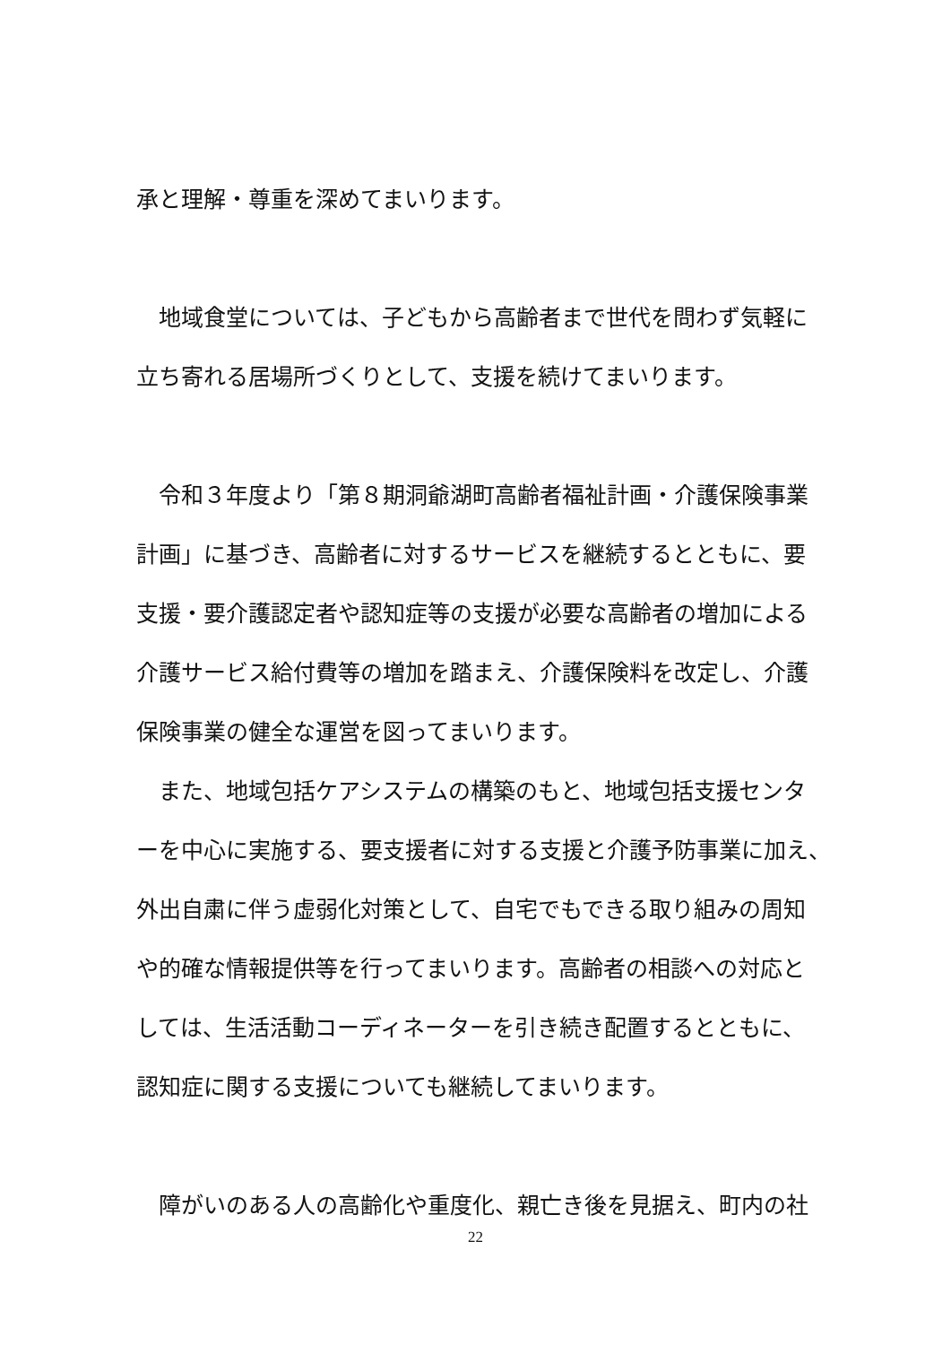承と理解・尊重を深めてまいります。
　地域食堂については、子どもから高齢者まで世代を問わず気軽に
立ち寄れる居場所づくりとして、支援を続けてまいります。
　令和３年度より「第８期洞爺湖町高齢者福祉計画・介護保険事業
計画」に基づき、高齢者に対するサービスを継続するとともに、要
支援・要介護認定者や認知症等の支援が必要な高齢者の増加による
介護サービス給付費等の増加を踏まえ、介護保険料を改定し、介護
保険事業の健全な運営を図ってまいります。
　また、地域包括ケアシステムの構築のもと、地域包括支援センタ
ーを中心に実施する、要支援者に対する支援と介護予防事業に加え、
外出自粛に伴う虚弱化対策として、自宅でもできる取り組みの周知
や的確な情報提供等を行ってまいります。高齢者の相談への対応と
しては、生活活動コーディネーターを引き続き配置するとともに、
認知症に関する支援についても継続してまいります。
　障がいのある人の高齢化や重度化、親亡き後を見据え、町内の社
22